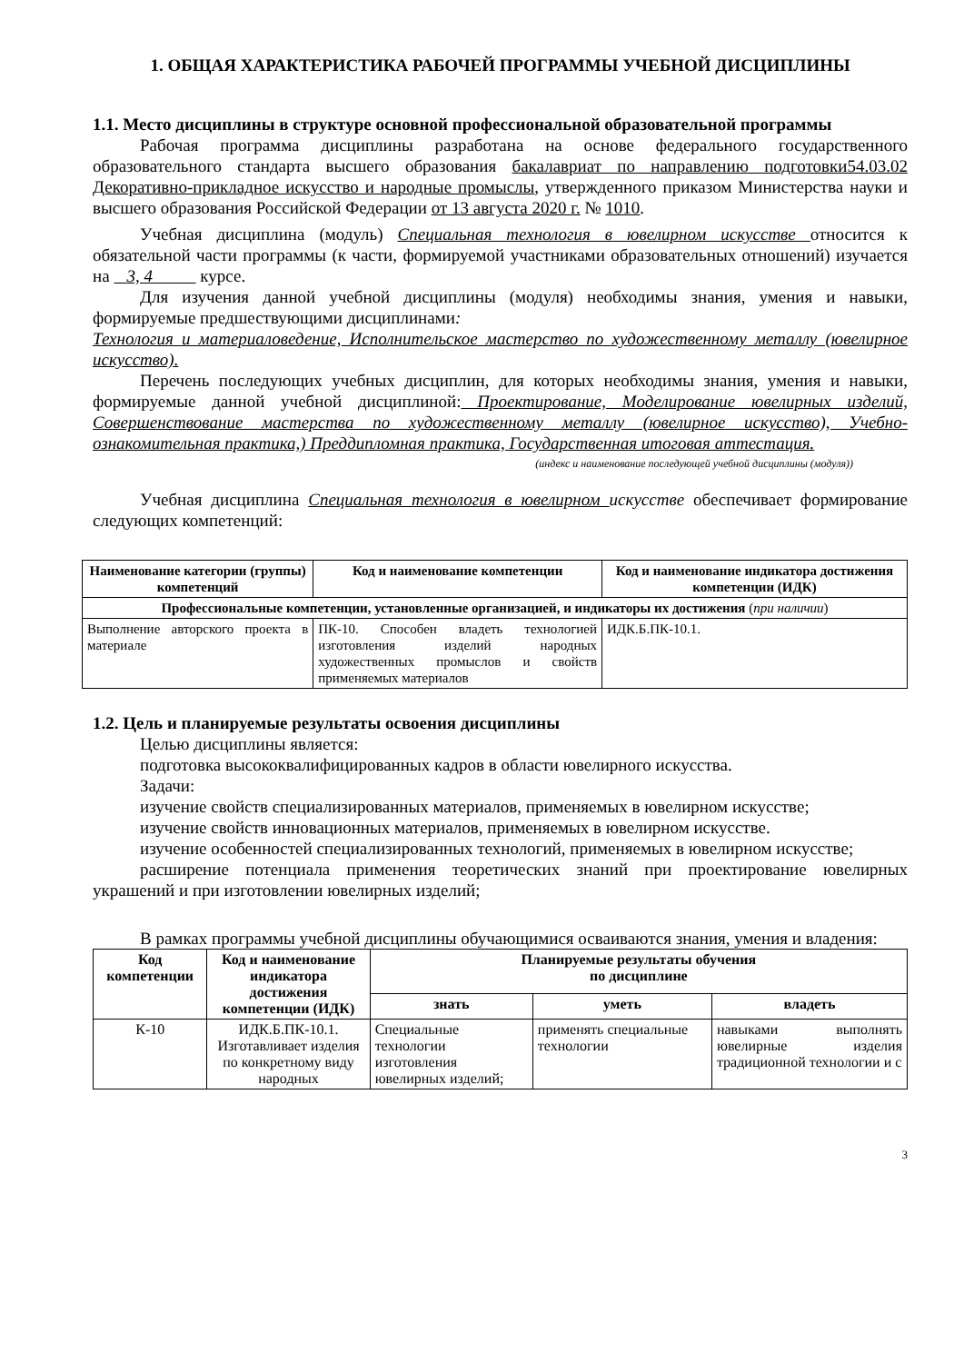1. ОБЩАЯ ХАРАКТЕРИСТИКА РАБОЧЕЙ ПРОГРАММЫ УЧЕБНОЙ ДИСЦИПЛИНЫ
1.1. Место дисциплины в структуре основной профессиональной образовательной программы
Рабочая программа дисциплины разработана на основе федерального государственного образовательного стандарта высшего образования бакалавриат по направлению подготовки54.03.02 Декоративно-прикладное искусство и народные промыслы, утвержденного приказом Министерства науки и высшего образования Российской Федерации от 13 августа 2020 г. № 1010.
Учебная дисциплина (модуль) Специальная технология в ювелирном искусстве относится к обязательной части программы (к части, формируемой участниками образовательных отношений) изучается на 3, 4 курсе.
Для изучения данной учебной дисциплины (модуля) необходимы знания, умения и навыки, формируемые предшествующими дисциплинами:
Технология и материаловедение, Исполнительское мастерство по художественному металлу (ювелирное искусство).
Перечень последующих учебных дисциплин, для которых необходимы знания, умения и навыки, формируемые данной учебной дисциплиной: Проектирование, Моделирование ювелирных изделий, Совершенствование мастерства по художественному металлу (ювелирное искусство), Учебно-ознакомительная практика,) Преддипломная практика, Государственная итоговая аттестация.
(индекс и наименование последующей учебной дисциплины (модуля))
Учебная дисциплина Специальная технология в ювелирном искусстве обеспечивает формирование следующих компетенций:
| Наименование категории (группы) компетенций | Код и наименование компетенции | Код и наименование индикатора достижения компетенции (ИДК) |
| --- | --- | --- |
| Профессиональные компетенции, установленные организацией, и индикаторы их достижения ( при наличии ) | | |
| Выполнение авторского проекта в материале | ПК-10. Способен владеть технологией изготовления изделий народных художественных промыслов и свойств применяемых материалов | ИДК.Б.ПК-10.1. |
1.2. Цель и планируемые результаты освоения дисциплины
Целью дисциплины является:
подготовка высококвалифицированных кадров в области ювелирного искусства.
Задачи:
изучение свойств специализированных материалов, применяемых в ювелирном искусстве;
изучение свойств инновационных материалов, применяемых в ювелирном искусстве.
изучение особенностей специализированных технологий, применяемых в ювелирном искусстве;
расширение потенциала применения теоретических знаний при проектирование ювелирных украшений и при изготовлении ювелирных изделий;
В рамках программы учебной дисциплины обучающимися осваиваются знания, умения и владения:
| Код компетенции | Код и наименование индикатора достижения компетенции (ИДК) | Планируемые результаты обучения по дисциплине | | |
| --- | --- | --- | --- | --- |
| | | знать | уметь | владеть |
| К-10 | ИДК.Б.ПК-10.1. Изготавливает изделия по конкретному виду народных | Специальные технологии изготовления ювелирных изделий; | применять специальные технологии | навыками выполнять ювелирные изделия традиционной технологии и с |
3